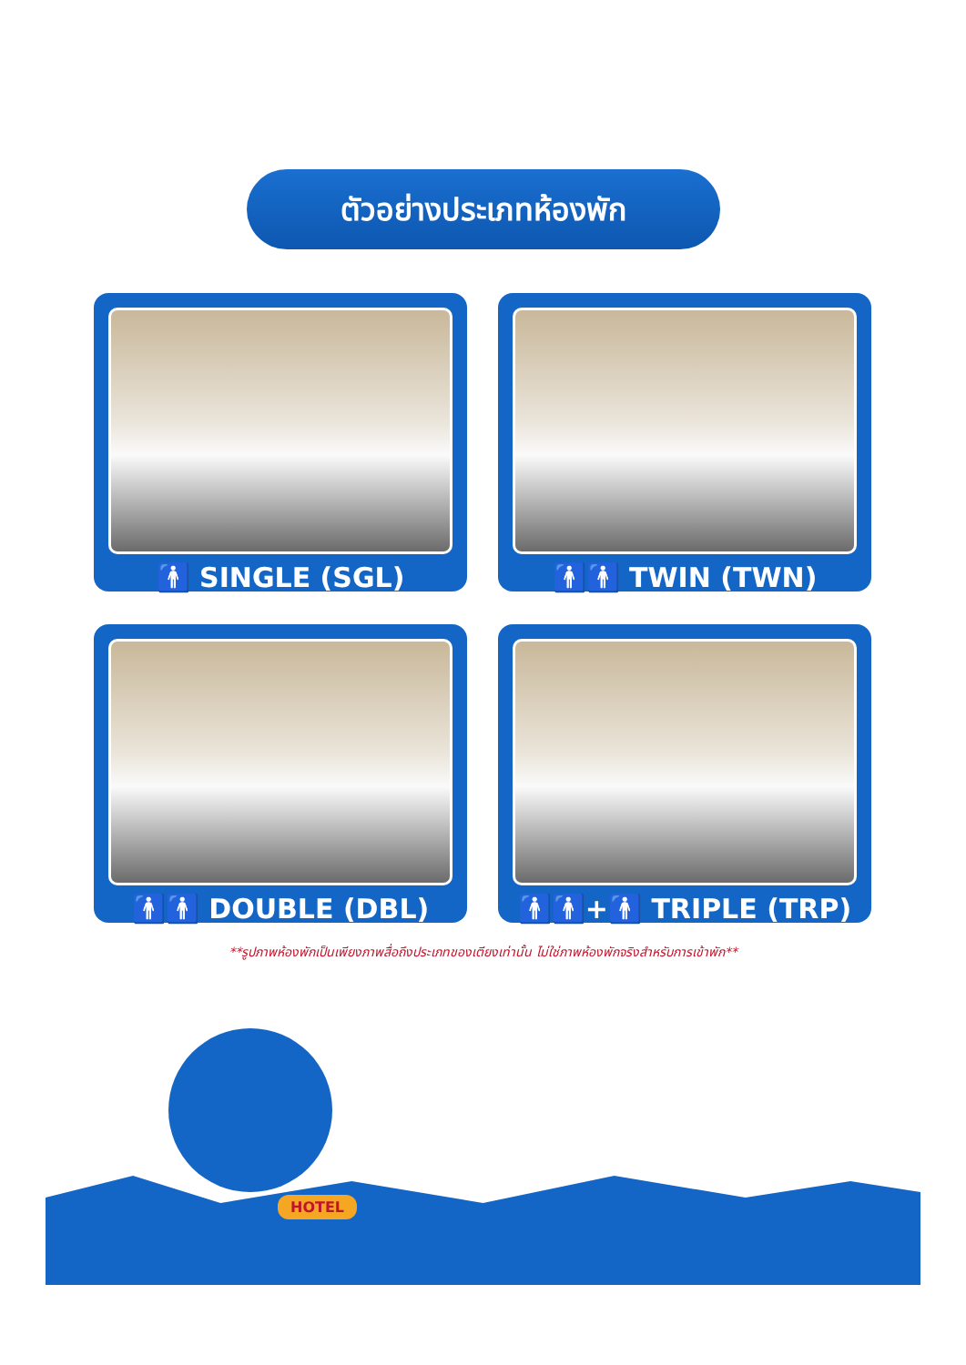ตัวอย่างประเภทห้องพัก
🚹 SINGLE (SGL)
🚹🚹 TWIN (TWN)
🚹🚹 DOUBLE (DBL)
🚹🚹+🚹 TRIPLE (TRP)
**รูปภาพห้องพักเป็นเพียงภาพสื่อถึงประเภทของเตียงเท่านั้น ไม่ใช่ภาพห้องพักจริงสำหรับการเข้าพัก**
HOTEL